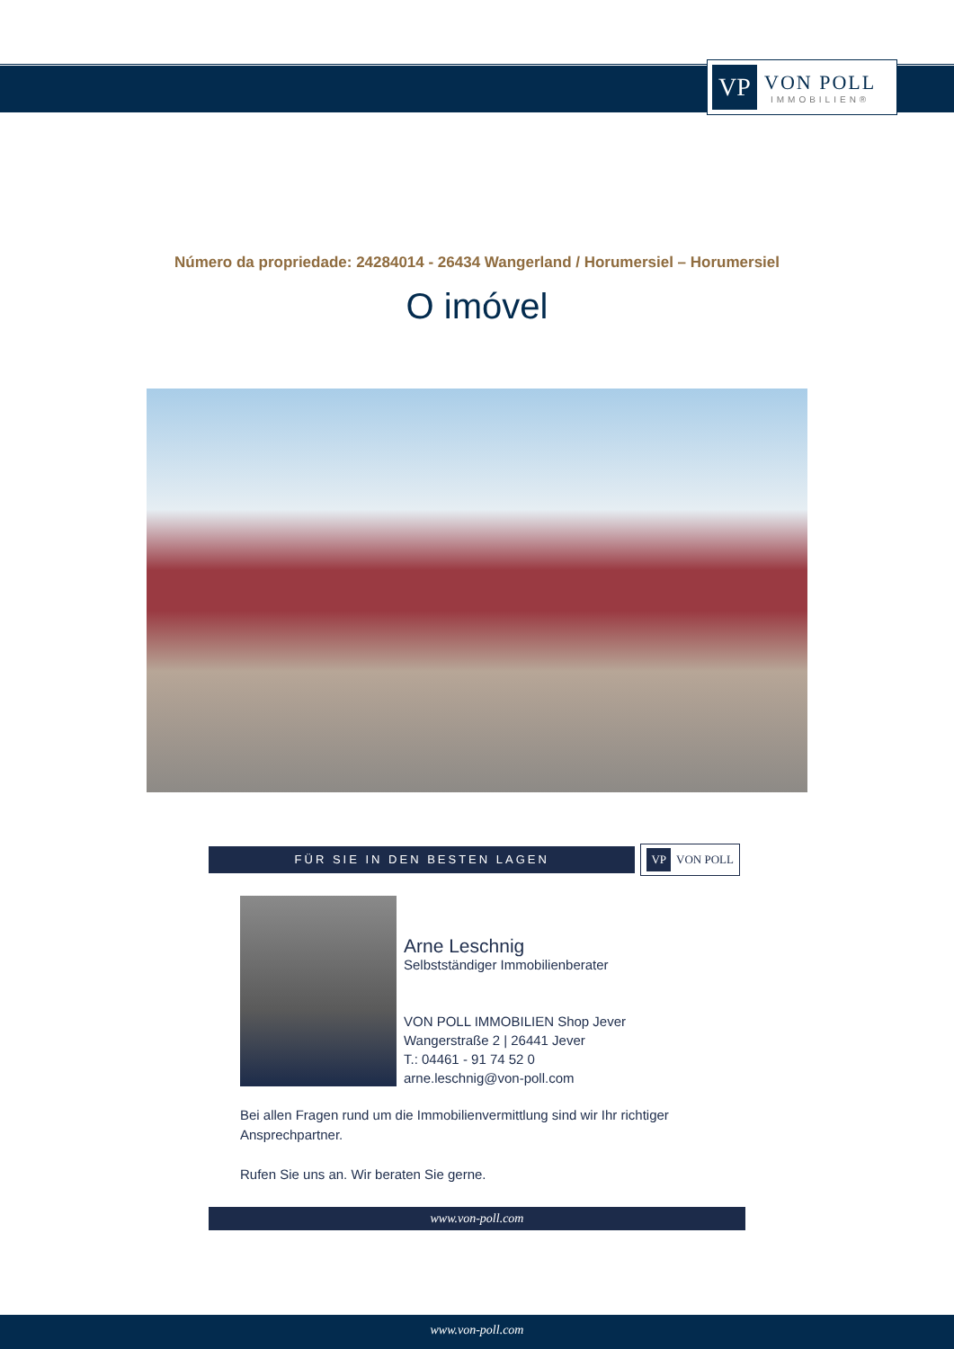VP
VON POLL
IMMOBILIEN®
Número da propriedade: 24284014 - 26434 Wangerland / Horumersiel – Horumersiel
O imóvel
FÜR SIE IN DEN BESTEN LAGEN
VP VON POLL
Arne Leschnig
Selbstständiger Immobilienberater
VON POLL IMMOBILIEN Shop Jever
Wangerstraße 2 | 26441 Jever
T.: 04461 - 91 74 52 0
arne.leschnig@von-poll.com
Bei allen Fragen rund um die Immobilienvermittlung sind wir Ihr richtiger Ansprechpartner.
Rufen Sie uns an. Wir beraten Sie gerne.
www.von-poll.com
www.von-poll.com